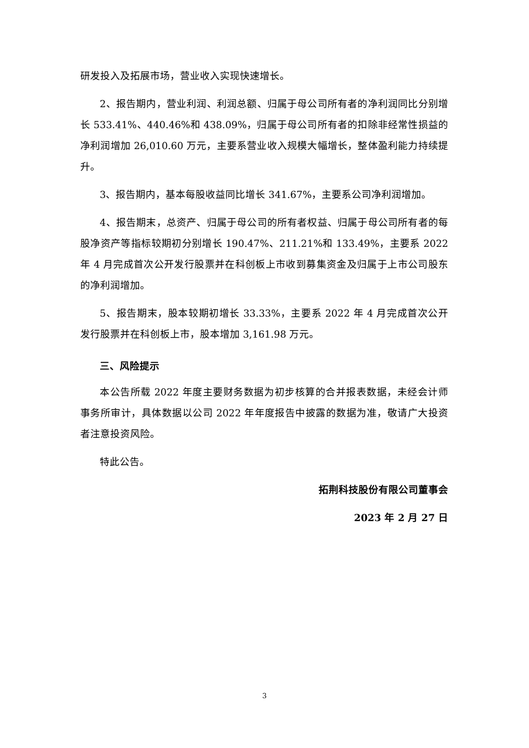研发投入及拓展市场，营业收入实现快速增长。
2、报告期内，营业利润、利润总额、归属于母公司所有者的净利润同比分别增长 533.41%、440.46%和 438.09%，归属于母公司所有者的扣除非经常性损益的净利润增加 26,010.60 万元，主要系营业收入规模大幅增长，整体盈利能力持续提升。
3、报告期内，基本每股收益同比增长 341.67%，主要系公司净利润增加。
4、报告期末，总资产、归属于母公司的所有者权益、归属于母公司所有者的每股净资产等指标较期初分别增长 190.47%、211.21%和 133.49%，主要系 2022 年 4 月完成首次公开发行股票并在科创板上市收到募集资金及归属于上市公司股东的净利润增加。
5、报告期末，股本较期初增长 33.33%，主要系 2022 年 4 月完成首次公开发行股票并在科创板上市，股本增加 3,161.98 万元。
三、风险提示
本公告所载 2022 年度主要财务数据为初步核算的合并报表数据，未经会计师事务所审计，具体数据以公司 2022 年年度报告中披露的数据为准，敬请广大投资者注意投资风险。
特此公告。
拓荆科技股份有限公司董事会
2023 年 2 月 27 日
3